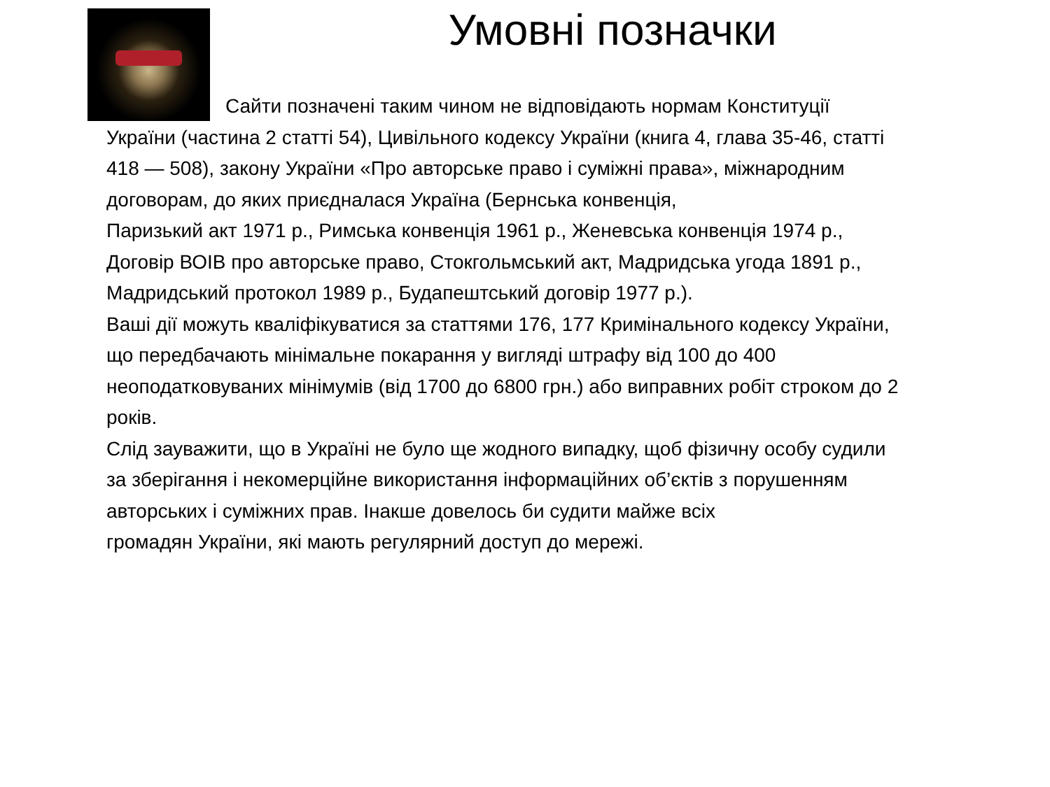Умовні позначки
Сайти позначені таким чином не відповідають нормам Конституції
України (частина 2 статті 54), Цивільного кодексу України (книга 4, глава 35-46, статті 418 — 508), закону України «Про авторське право і суміжні права», міжнародним договорам, до яких приєдналася Україна (Бернська конвенція,
Паризький акт 1971 р., Римська конвенція 1961 р., Женевська конвенція 1974 р.,
Договір ВОІВ про авторське право, Стокгольмський акт, Мадридська угода 1891 р., Мадридський протокол 1989 р., Будапештський договір 1977 р.).
Ваші дії можуть кваліфікуватися за статтями 176, 177 Кримінального кодексу України, що передбачають мінімальне покарання у вигляді штрафу від 100 до 400 неоподатковуваних мінімумів (від 1700 до 6800 грн.) або виправних робіт строком до 2 років.
Слід зауважити, що в Україні не було ще жодного випадку, щоб фізичну особу судили за зберігання і некомерційне використання інформаційних об’єктів з порушенням авторських і суміжних прав. Інакше довелось би судити майже всіх
громадян України, які мають регулярний доступ до мережі.